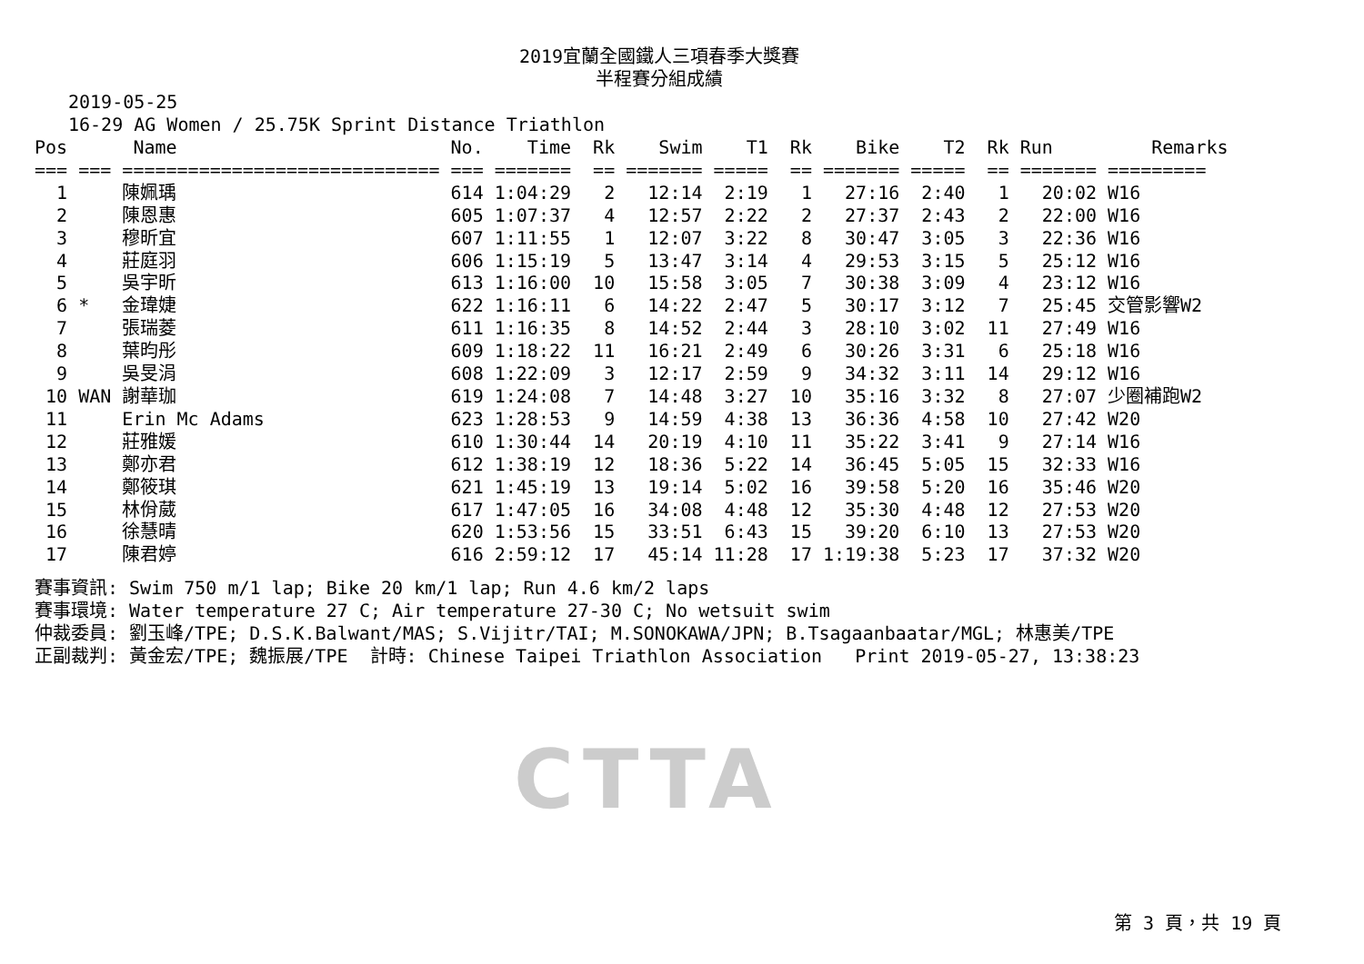2019宜蘭全國鐵人三項春季大獎賽
半程賽分組成績
2019-05-25 16-29 AG Women / 25.75K Sprint Distance Triathlon
| Pos | | Name | No. | Time | Rk | Swim | T1 | Rk | Bike | T2 | Rk | Run | Remarks |
| --- | --- | --- | --- | --- | --- | --- | --- | --- | --- | --- | --- | --- | --- |
| === | === | ============================= | === | ======= | == | ======= | ===== | == | ======= | ===== | == | ======= | ========= |
| 1 | | 陳姵瑀 | 614 | 1:04:29 | 2 | 12:14 | 2:19 | 1 | 27:16 | 2:40 | 1 | 20:02 | W16 |
| 2 | | 陳恩惠 | 605 | 1:07:37 | 4 | 12:57 | 2:22 | 2 | 27:37 | 2:43 | 2 | 22:00 | W16 |
| 3 | | 穆昕宜 | 607 | 1:11:55 | 1 | 12:07 | 3:22 | 8 | 30:47 | 3:05 | 3 | 22:36 | W16 |
| 4 | | 莊庭羽 | 606 | 1:15:19 | 5 | 13:47 | 3:14 | 4 | 29:53 | 3:15 | 5 | 25:12 | W16 |
| 5 | | 吳宇昕 | 613 | 1:16:00 | 10 | 15:58 | 3:05 | 7 | 30:38 | 3:09 | 4 | 23:12 | W16 |
| 6 | * | 金瑋婕 | 622 | 1:16:11 | 6 | 14:22 | 2:47 | 5 | 30:17 | 3:12 | 7 | 25:45 | 交管影響W2 |
| 7 | | 張瑞菱 | 611 | 1:16:35 | 8 | 14:52 | 2:44 | 3 | 28:10 | 3:02 | 11 | 27:49 | W16 |
| 8 | | 葉昀彤 | 609 | 1:18:22 | 11 | 16:21 | 2:49 | 6 | 30:26 | 3:31 | 6 | 25:18 | W16 |
| 9 | | 吳旻涓 | 608 | 1:22:09 | 3 | 12:17 | 2:59 | 9 | 34:32 | 3:11 | 14 | 29:12 | W16 |
| 10 | WAN | 謝華珈 | 619 | 1:24:08 | 7 | 14:48 | 3:27 | 10 | 35:16 | 3:32 | 8 | 27:07 | 少圈補跑W2 |
| 11 | | Erin Mc Adams | 623 | 1:28:53 | 9 | 14:59 | 4:38 | 13 | 36:36 | 4:58 | 10 | 27:42 | W20 |
| 12 | | 莊雅媛 | 610 | 1:30:44 | 14 | 20:19 | 4:10 | 11 | 35:22 | 3:41 | 9 | 27:14 | W16 |
| 13 | | 鄭亦君 | 612 | 1:38:19 | 12 | 18:36 | 5:22 | 14 | 36:45 | 5:05 | 15 | 32:33 | W16 |
| 14 | | 鄭筱琪 | 621 | 1:45:19 | 13 | 19:14 | 5:02 | 16 | 39:58 | 5:20 | 16 | 35:46 | W20 |
| 15 | | 林佾葳 | 617 | 1:47:05 | 16 | 34:08 | 4:48 | 12 | 35:30 | 4:48 | 12 | 27:53 | W20 |
| 16 | | 徐慧晴 | 620 | 1:53:56 | 15 | 33:51 | 6:43 | 15 | 39:20 | 6:10 | 13 | 27:53 | W20 |
| 17 | | 陳君婷 | 616 | 2:59:12 | 17 | 45:14 | 11:28 | 17 | 1:19:38 | 5:23 | 17 | 37:32 | W20 |
賽事資訊: Swim 750 m/1 lap; Bike 20 km/1 lap; Run 4.6 km/2 laps 賽事環境: Water temperature 27 C; Air temperature 27-30 C; No wetsuit swim 仲裁委員: 劉玉峰/TPE; D.S.K.Balwant/MAS; S.Vijitr/TAI; M.SONOKAWA/JPN; B.Tsagaanbaatar/MGL; 林惠美/TPE 正副裁判: 黃金宏/TPE; 魏振展/TPE 計時: Chinese Taipei Triathlon Association Print 2019-05-27, 13:38:23
CTTA
第 3 頁，共 19 頁